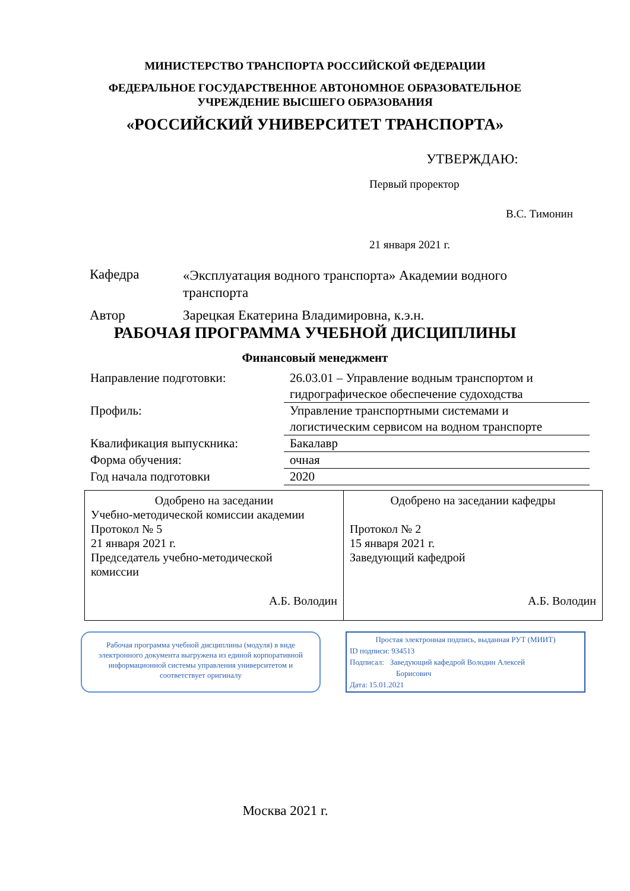МИНИСТЕРСТВО ТРАНСПОРТА РОССИЙСКОЙ ФЕДЕРАЦИИ
ФЕДЕРАЛЬНОЕ ГОСУДАРСТВЕННОЕ АВТОНОМНОЕ ОБРАЗОВАТЕЛЬНОЕ
УЧРЕЖДЕНИЕ ВЫСШЕГО ОБРАЗОВАНИЯ
«РОССИЙСКИЙ УНИВЕРСИТЕТ ТРАНСПОРТА»
УТВЕРЖДАЮ:
Первый проректор
В.С. Тимонин
21 января 2021 г.
| Кафедра | «Эксплуатация водного транспорта» Академии водного транспорта |
| Автор | Зарецкая Екатерина Владимировна, к.э.н. |
РАБОЧАЯ ПРОГРАММА УЧЕБНОЙ ДИСЦИПЛИНЫ
Финансовый менеджмент
| Направление подготовки: | 26.03.01 – Управление водным транспортом и гидрографическое обеспечение судоходства |
| Профиль: | Управление транспортными системами и логистическим сервисом на водном транспорте |
| Квалификация выпускника: | Бакалавр |
| Форма обучения: | очная |
| Год начала подготовки | 2020 |
| Одобрено на заседании Учебно-методической комиссии академии Протокол № 5 21 января 2021 г. Председатель учебно-методической комиссии А.Б. Володин | Одобрено на заседании кафедры Протокол № 2 15 января 2021 г. Заведующий кафедрой А.Б. Володин |
Рабочая программа учебной дисциплины (модуля) в виде электронного документа выгружена из единой корпоративной информационной системы управления университетом и соответствует оригиналу
Простая электронная подпись, выданная РУТ (МИИТ)
ID подписи: 934513
Подписал: Заведующий кафедрой Володин Алексей
Борисович
Дата: 15.01.2021
Москва 2021 г.